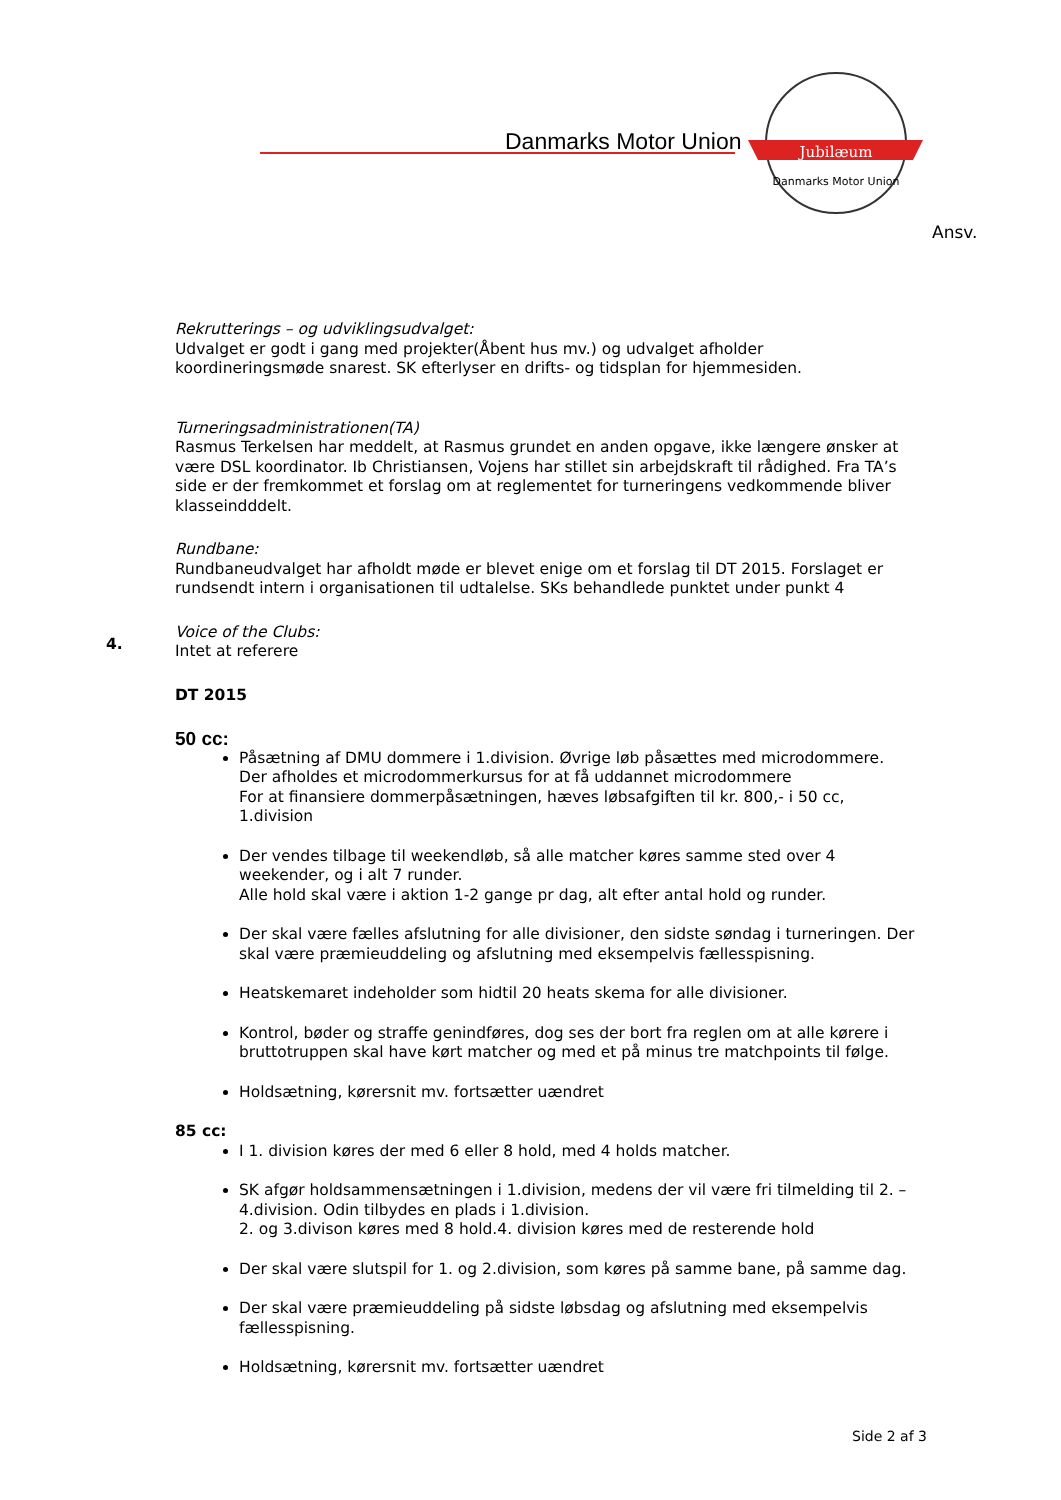Danmarks Motor Union
Jubilæum
Danmarks Motor Union
Ansv.
Rekrutterings – og udviklingsudvalget:
Udvalget er godt i gang med projekter(Åbent hus mv.) og udvalget afholder koordineringsmøde snarest. SK efterlyser en drifts- og tidsplan for hjemmesiden.
Turneringsadministrationen(TA)
Rasmus Terkelsen har meddelt, at Rasmus grundet en anden opgave, ikke længere ønsker at være DSL koordinator. Ib Christiansen, Vojens har stillet sin arbejdskraft til rådighed. Fra TA’s side er der fremkommet et forslag om at reglementet for turneringens vedkommende bliver klasseindddelt.
Rundbane:
Rundbaneudvalget har afholdt møde er blevet enige om et forslag til DT 2015. Forslaget er rundsendt intern i organisationen til udtalelse. SKs behandlede punktet under punkt 4
Voice of the Clubs:
Intet at referere
4.
DT 2015
50 cc:
Påsætning af DMU dommere i 1.division. Øvrige løb påsættes med microdommere.
Der afholdes et microdommerkursus for at få uddannet microdommere
For at finansiere dommerpåsætningen, hæves løbsafgiften til kr. 800,- i 50 cc, 1.division
Der vendes tilbage til weekendløb, så alle matcher køres samme sted over 4 weekender, og i alt 7 runder.
Alle hold skal være i aktion 1-2 gange pr dag, alt efter antal hold og runder.
Der skal være fælles afslutning for alle divisioner, den sidste søndag i turneringen. Der skal være præmieuddeling og afslutning med eksempelvis fællesspisning.
Heatskemaret indeholder som hidtil 20 heats skema for alle divisioner.
Kontrol, bøder og straffe genindføres, dog ses der bort fra reglen om at alle kørere i bruttotruppen skal have kørt matcher og med et på minus tre matchpoints til følge.
Holdsætning, kørersnit mv. fortsætter uændret
85 cc:
I 1. division køres der med 6 eller 8 hold, med 4 holds matcher.
SK afgør holdsammensætningen i 1.division, medens der vil være fri tilmelding til 2. – 4.division. Odin tilbydes en plads i 1.division.
2. og 3.divison køres med 8 hold.4. division køres med de resterende hold
Der skal være slutspil for 1. og 2.division, som køres på samme bane, på samme dag.
Der skal være præmieuddeling på sidste løbsdag og afslutning med eksempelvis fællesspisning.
Holdsætning, kørersnit mv. fortsætter uændret
Side 2 af 3